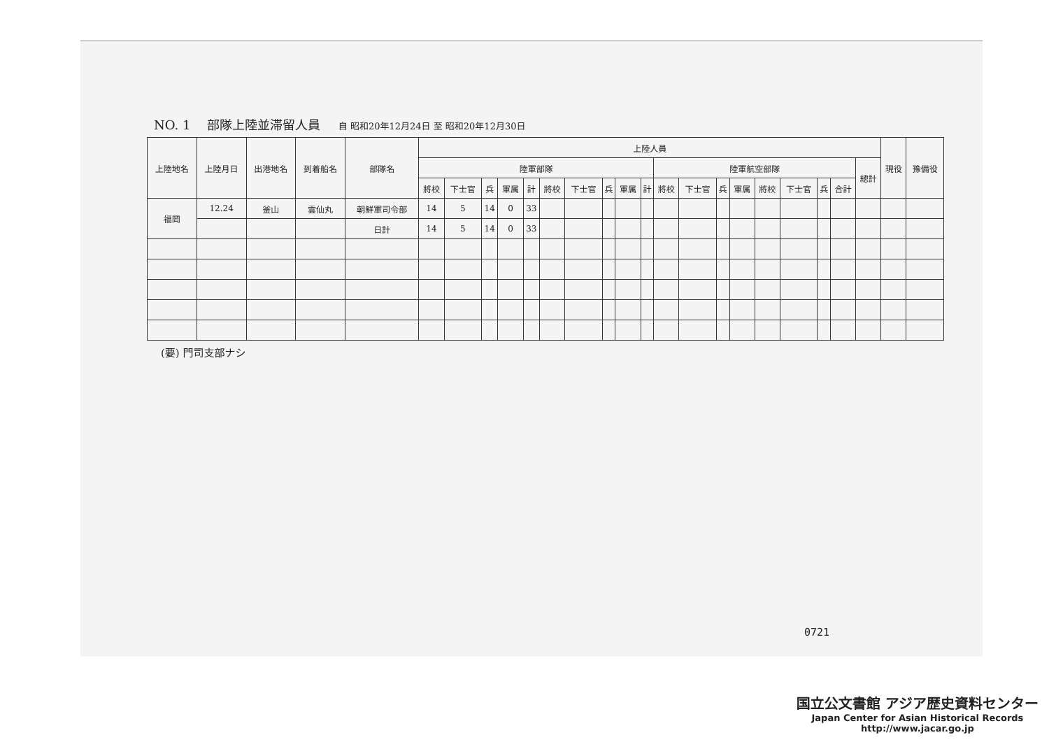NO. 1 　部隊上陸並滞留人員 自 昭和20年12月24日 至 昭和20年12月30日
| 上陸地名 | 上陸月日 | 出港地名 | 到着船名 | 部隊名 | 上陸人員 | | | | | | | | | | | | | | | | | | | 現役 | 豫備役 |
| --- | --- | --- | --- | --- | --- | --- | --- | --- | --- | --- | --- | --- | --- | --- | --- | --- | --- | --- | --- | --- | --- | --- | --- | --- | --- |
| | | | | | 陸軍部隊 | | | | | | | | | | 陸軍航空部隊 | | | | | | | | 總計 | | |
| | | | | | 將校 | 下士官 | 兵 | 軍属 | 計 | 將校 | 下士官 | 兵 | 軍属 | 計 | 將校 | 下士官 | 兵 | 軍属 | 將校 | 下士官 | 兵 | 合計 | | | |
| 福岡 | 12.24 | 釜山 | 雲仙丸 | 朝鮮軍司令部 | 14 | 5 | 14 | 0 | 33 | | | | | | | | | | | | | | | | |
| | | | | 日計 | 14 | 5 | 14 | 0 | 33 | | | | | | | | | | | | | | | | |
(要) 門司支部ナシ
0721
国立公文書館 アジア歴史資料センター
Japan Center for Asian Historical Records
http://www.jacar.go.jp